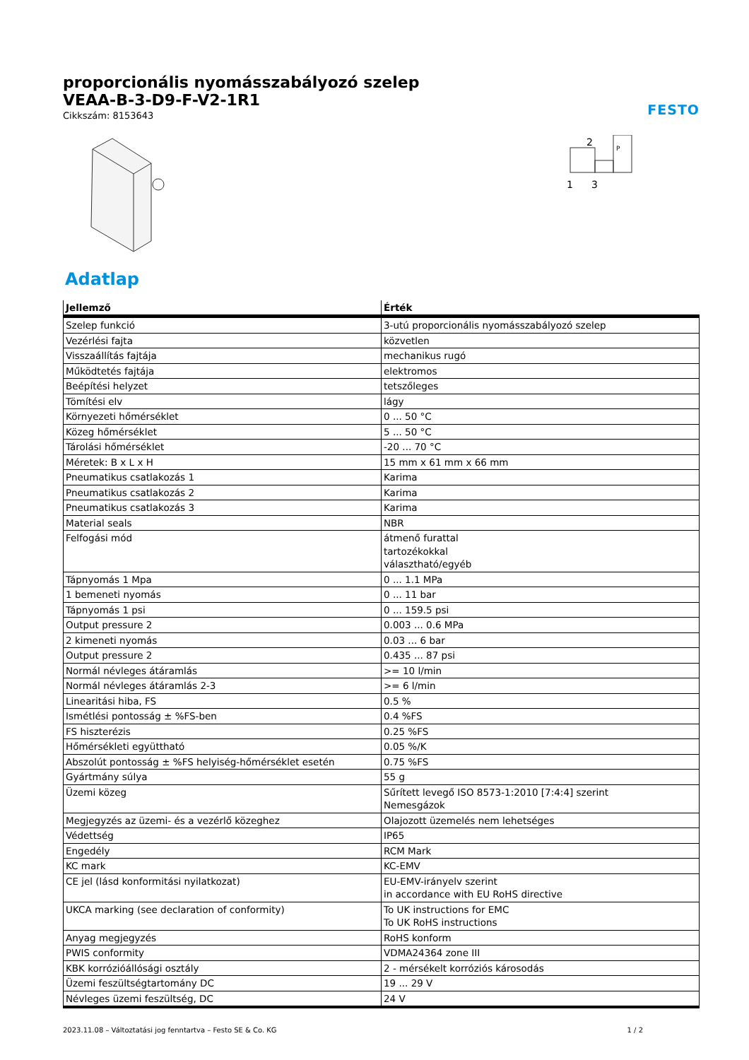proporcionális nyomásszabályozó szelep
VEAA-B-3-D9-F-V2-1R1
Cikkszám: 8153643
FESTO
2
1
3
P
Adatlap
| Jellemző | Érték |
| --- | --- |
| Szelep funkció | 3-utú proporcionális nyomásszabályozó szelep |
| Vezérlési fajta | közvetlen |
| Visszaállítás fajtája | mechanikus rugó |
| Működtetés fajtája | elektromos |
| Beépítési helyzet | tetszőleges |
| Tömítési elv | lágy |
| Környezeti hőmérséklet | 0 ... 50 °C |
| Közeg hőmérséklet | 5 ... 50 °C |
| Tárolási hőmérséklet | -20 ... 70 °C |
| Méretek: B x L x H | 15 mm x 61 mm x 66 mm |
| Pneumatikus csatlakozás 1 | Karima |
| Pneumatikus csatlakozás 2 | Karima |
| Pneumatikus csatlakozás 3 | Karima |
| Material seals | NBR |
| Felfogási mód | átmenő furattal tartozékokkal választható/egyéb |
| Tápnyomás 1 Mpa | 0 ... 1.1 MPa |
| 1 bemeneti nyomás | 0 ... 11 bar |
| Tápnyomás 1 psi | 0 ... 159.5 psi |
| Output pressure 2 | 0.003 ... 0.6 MPa |
| 2 kimeneti nyomás | 0.03 ... 6 bar |
| Output pressure 2 | 0.435 ... 87 psi |
| Normál névleges átáramlás | >= 10 l/min |
| Normál névleges átáramlás 2-3 | >= 6 l/min |
| Linearitási hiba, FS | 0.5 % |
| Ismétlési pontosság ± %FS-ben | 0.4 %FS |
| FS hiszterézis | 0.25 %FS |
| Hőmérsékleti együttható | 0.05 %/K |
| Abszolút pontosság ± %FS helyiség-hőmérséklet esetén | 0.75 %FS |
| Gyártmány súlya | 55 g |
| Üzemi közeg | Sűrített levegő ISO 8573-1:2010 [7:4:4] szerint Nemesgázok |
| Megjegyzés az üzemi- és a vezérlő közeghez | Olajozott üzemelés nem lehetséges |
| Védettség | IP65 |
| Engedély | RCM Mark |
| KC mark | KC-EMV |
| CE jel (lásd konformitási nyilatkozat) | EU-EMV-irányelv szerint in accordance with EU RoHS directive |
| UKCA marking (see declaration of conformity) | To UK instructions for EMC To UK RoHS instructions |
| Anyag megjegyzés | RoHS konform |
| PWIS conformity | VDMA24364 zone III |
| KBK korrózióállósági osztály | 2 - mérsékelt korróziós károsodás |
| Üzemi feszültségtartomány DC | 19 ... 29 V |
| Névleges üzemi feszültség, DC | 24 V |
2023.11.08 – Változtatási jog fenntartva – Festo SE & Co. KG 1 / 2